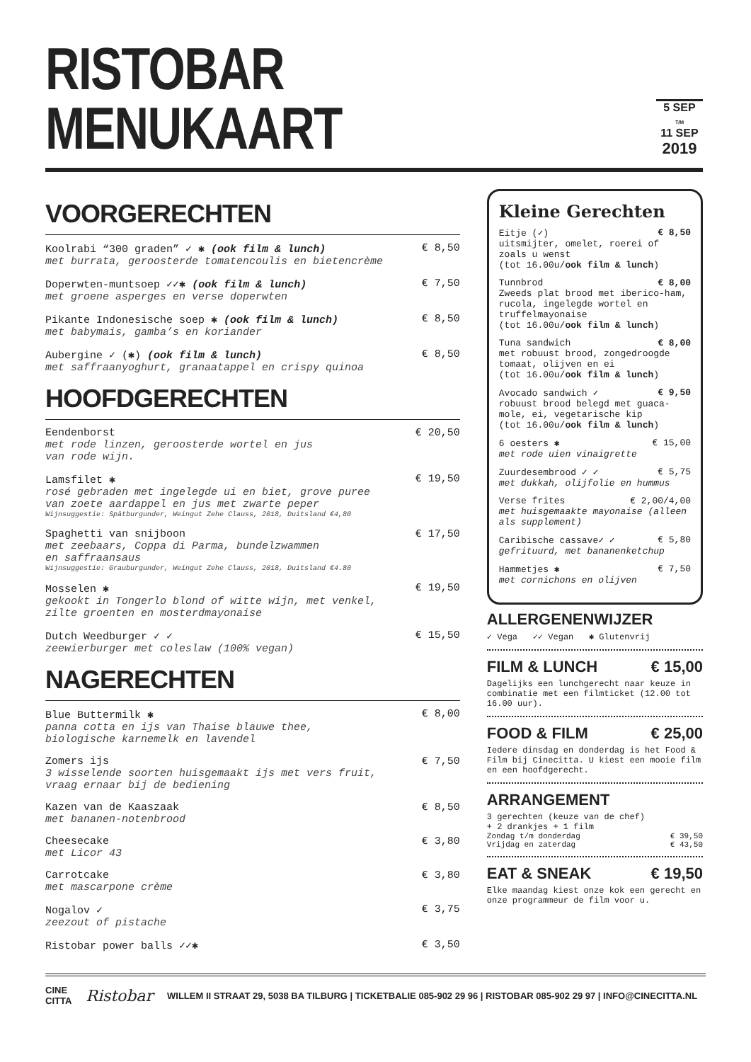RISTOBAR MENUKAART
5 SEP
T/M
11 SEP
2019
VOORGERECHTEN
Koolrabi “300 graden” ✓ ✱ (ook film & lunch) € 8,50
met burrata, geroosterde tomatencoulis en bietencrème
Doperwten-muntsoep ✓✓✱ (ook film & lunch) € 7,50
met groene asperges en verse doperwten
Pikante Indonesische soep ✱ (ook film & lunch) € 8,50
met babymais, gamba’s en koriander
Aubergine ✓ (✱) (ook film & lunch) € 8,50
met saffraanyoghurt, granaatappel en crispy quinoa
HOOFDGERECHTEN
Eendenborst € 20,50
met rode linzen, geroosterde wortel en jus
van rode wijn.
Lamsfilet ✱ € 19,50
rosé gebraden met ingelegde ui en biet, grove puree
van zoete aardappel en jus met zwarte peper
Wijnsuggestie: Spätburgunder, Weingut Zehe Clauss, 2018, Duitsland €4,80
Spaghetti van snijboon € 17,50
met zeebaars, Coppa di Parma, bundelzwammen
en saffraansaus
Wijnsuggestie: Grauburgunder, Weingut Zehe Clauss, 2018, Duitsland €4.80
Mosselen ✱ € 19,50
gekookt in Tongerlo blond of witte wijn, met venkel,
zilte groenten en mosterdmayonaise
Dutch Weedburger ✓ ✓ € 15,50
zeewierburger met coleslaw (100% vegan)
NAGERECHTEN
Blue Buttermilk ✱ € 8,00
panna cotta en ijs van Thaise blauwe thee,
biologische karnemelk en lavendel
Zomers ijs € 7,50
3 wisselende soorten huisgemaakt ijs met vers fruit,
vraag ernaar bij de bediening
Kazen van de Kaaszaak € 8,50
met bananen-notenbrood
Cheesecake € 3,80
met Licor 43
Carrotcake € 3,80
met mascarpone crème
Nogalov ✓ € 3,75
zeezout of pistache
Ristobar power balls ✓✓✱ € 3,50
Kleine Gerechten
Eitje (✓) € 8,50
uitsmijter, omelet, roerei of zoals u wenst
(tot 16.00u/ook film & lunch)
Tunnbrod € 8,00
Zweeds plat brood met iberico-ham, rucola, ingelegde wortel en truffelmayonaise
(tot 16.00u/ook film & lunch)
Tuna sandwich € 8,00
met robuust brood, zongedroogde tomaat, olijven en ei
(tot 16.00u/ook film & lunch)
Avocado sandwich ✓ € 9,50
robuust brood belegd met guaca-mole, ei, vegetarische kip
(tot 16.00u/ook film & lunch)
6 oesters ✱ € 15,00
met rode uien vinaigrette
Zuurdesembrood ✓ ✓ € 5,75
met dukkah, olijfolie en hummus
Verse frites € 2,00/4,00
met huisgemaakte mayonaise (alleen als supplement)
Caribische cassave✓ ✓ € 5,80
gefrituurd, met bananenketchup
Hammetjes ✱ € 7,50
met cornichons en olijven
ALLERGENENWIJZER
✓ Vega ✓✓ Vegan ✱ Glutenvrij
FILM & LUNCH € 15,00
Dagelijks een lunchgerecht naar keuze in combinatie met een filmticket (12.00 tot 16.00 uur).
FOOD & FILM € 25,00
Iedere dinsdag en donderdag is het Food & Film bij Cinecitta. U kiest een mooie film en een hoofdgerecht.
ARRANGEMENT
3 gerechten (keuze van de chef)
+ 2 drankjes + 1 film
Zondag t/m donderdag € 39,50
Vrijdag en zaterdag € 43,50
EAT & SNEAK € 19,50
Elke maandag kiest onze kok een gerecht en onze programmeur de film voor u.
CINE
CITTA Ristobar WILLEM II STRAAT 29, 5038 BA TILBURG | TICKETBALIE 085-902 29 96 | RISTOBAR 085-902 29 97 | INFO@CINECITTA.NL